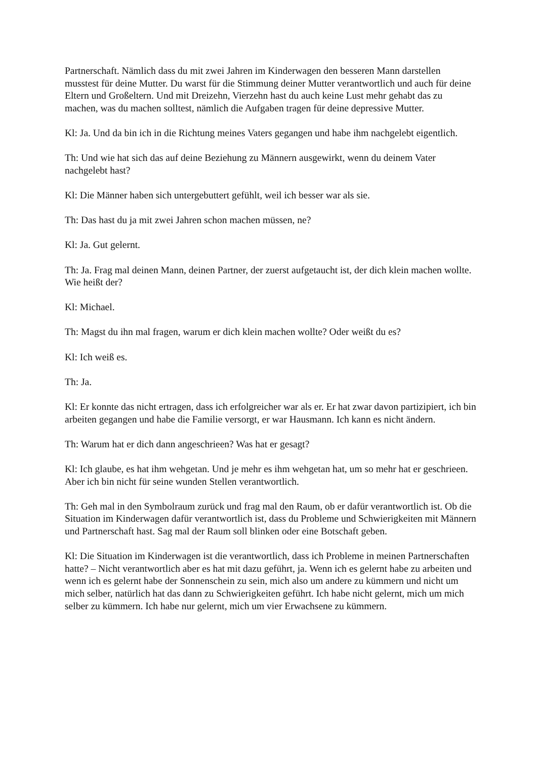Partnerschaft. Nämlich dass du mit zwei Jahren im Kinderwagen den besseren Mann darstellen musstest für deine Mutter. Du warst für die Stimmung deiner Mutter verantwortlich und auch für deine Eltern und Großeltern. Und mit Dreizehn, Vierzehn hast du auch keine Lust mehr gehabt das zu machen, was du machen solltest, nämlich die Aufgaben tragen für deine depressive Mutter.
Kl: Ja. Und da bin ich in die Richtung meines Vaters gegangen und habe ihm nachgelebt eigentlich.
Th: Und wie hat sich das auf deine Beziehung zu Männern ausgewirkt, wenn du deinem Vater nachgelebt hast?
Kl: Die Männer haben sich untergebuttert gefühlt, weil ich besser war als sie.
Th: Das hast du ja mit zwei Jahren schon machen müssen, ne?
Kl: Ja. Gut gelernt.
Th: Ja. Frag mal deinen Mann, deinen Partner, der zuerst aufgetaucht ist, der dich klein machen wollte. Wie heißt der?
Kl: Michael.
Th: Magst du ihn mal fragen, warum er dich klein machen wollte? Oder weißt du es?
Kl: Ich weiß es.
Th: Ja.
Kl: Er konnte das nicht ertragen, dass ich erfolgreicher war als er. Er hat zwar davon partizipiert, ich bin arbeiten gegangen und habe die Familie versorgt, er war Hausmann. Ich kann es nicht ändern.
Th: Warum hat er dich dann angeschrieen? Was hat er gesagt?
Kl: Ich glaube, es hat ihm wehgetan. Und je mehr es ihm wehgetan hat, um so mehr hat er geschrieen. Aber ich bin nicht für seine wunden Stellen verantwortlich.
Th: Geh mal in den Symbolraum zurück und frag mal den Raum, ob er dafür verantwortlich ist. Ob die Situation im Kinderwagen dafür verantwortlich ist, dass du Probleme und Schwierigkeiten mit Männern und Partnerschaft hast. Sag mal der Raum soll blinken oder eine Botschaft geben.
Kl: Die Situation im Kinderwagen ist die verantwortlich, dass ich Probleme in meinen Partnerschaften hatte? – Nicht verantwortlich aber es hat mit dazu geführt, ja. Wenn ich es gelernt habe zu arbeiten und wenn ich es gelernt habe der Sonnenschein zu sein, mich also um andere zu kümmern und nicht um mich selber, natürlich hat das dann zu Schwierigkeiten geführt. Ich habe nicht gelernt, mich um mich selber zu kümmern. Ich habe nur gelernt, mich um vier Erwachsene zu kümmern.